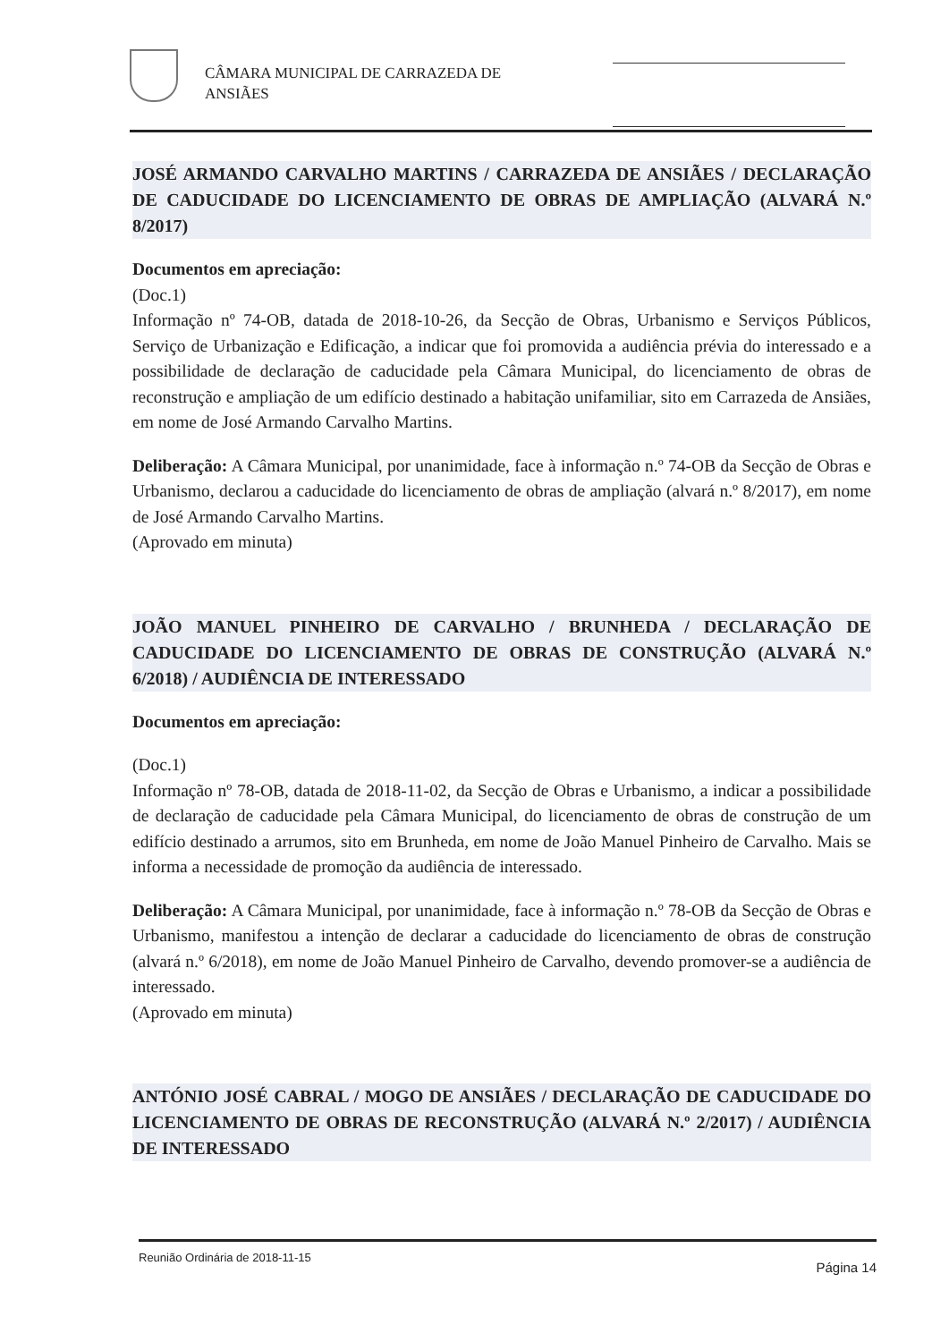CÂMARA MUNICIPAL DE CARRAZEDA DE ANSIÃES
JOSÉ ARMANDO CARVALHO MARTINS / CARRAZEDA DE ANSIÃES / DECLARAÇÃO DE CADUCIDADE DO LICENCIAMENTO DE OBRAS DE AMPLIAÇÃO (ALVARÁ N.º 8/2017)
Documentos em apreciação:
(Doc.1)
Informação nº 74-OB, datada de 2018-10-26, da Secção de Obras, Urbanismo e Serviços Públicos, Serviço de Urbanização e Edificação, a indicar que foi promovida a audiência prévia do interessado e a possibilidade de declaração de caducidade pela Câmara Municipal, do licenciamento de obras de reconstrução e ampliação de um edifício destinado a habitação unifamiliar, sito em Carrazeda de Ansiães, em nome de José Armando Carvalho Martins.
Deliberação: A Câmara Municipal, por unanimidade, face à informação n.º 74-OB da Secção de Obras e Urbanismo, declarou a caducidade do licenciamento de obras de ampliação (alvará n.º 8/2017), em nome de José Armando Carvalho Martins.
(Aprovado em minuta)
JOÃO MANUEL PINHEIRO DE CARVALHO / BRUNHEDA / DECLARAÇÃO DE CADUCIDADE DO LICENCIAMENTO DE OBRAS DE CONSTRUÇÃO (ALVARÁ N.º 6/2018) / AUDIÊNCIA DE INTERESSADO
Documentos em apreciação:
(Doc.1)
Informação nº 78-OB, datada de 2018-11-02, da Secção de Obras e Urbanismo, a indicar a possibilidade de declaração de caducidade pela Câmara Municipal, do licenciamento de obras de construção de um edifício destinado a arrumos, sito em Brunheda, em nome de João Manuel Pinheiro de Carvalho. Mais se informa a necessidade de promoção da audiência de interessado.
Deliberação: A Câmara Municipal, por unanimidade, face à informação n.º 78-OB da Secção de Obras e Urbanismo, manifestou a intenção de declarar a caducidade do licenciamento de obras de construção (alvará n.º 6/2018), em nome de João Manuel Pinheiro de Carvalho, devendo promover-se a audiência de interessado.
(Aprovado em minuta)
ANTÓNIO JOSÉ CABRAL / MOGO DE ANSIÃES / DECLARAÇÃO DE CADUCIDADE DO LICENCIAMENTO DE OBRAS DE RECONSTRUÇÃO (ALVARÁ N.º 2/2017) / AUDIÊNCIA DE INTERESSADO
Reunião Ordinária de 2018-11-15 Página 14